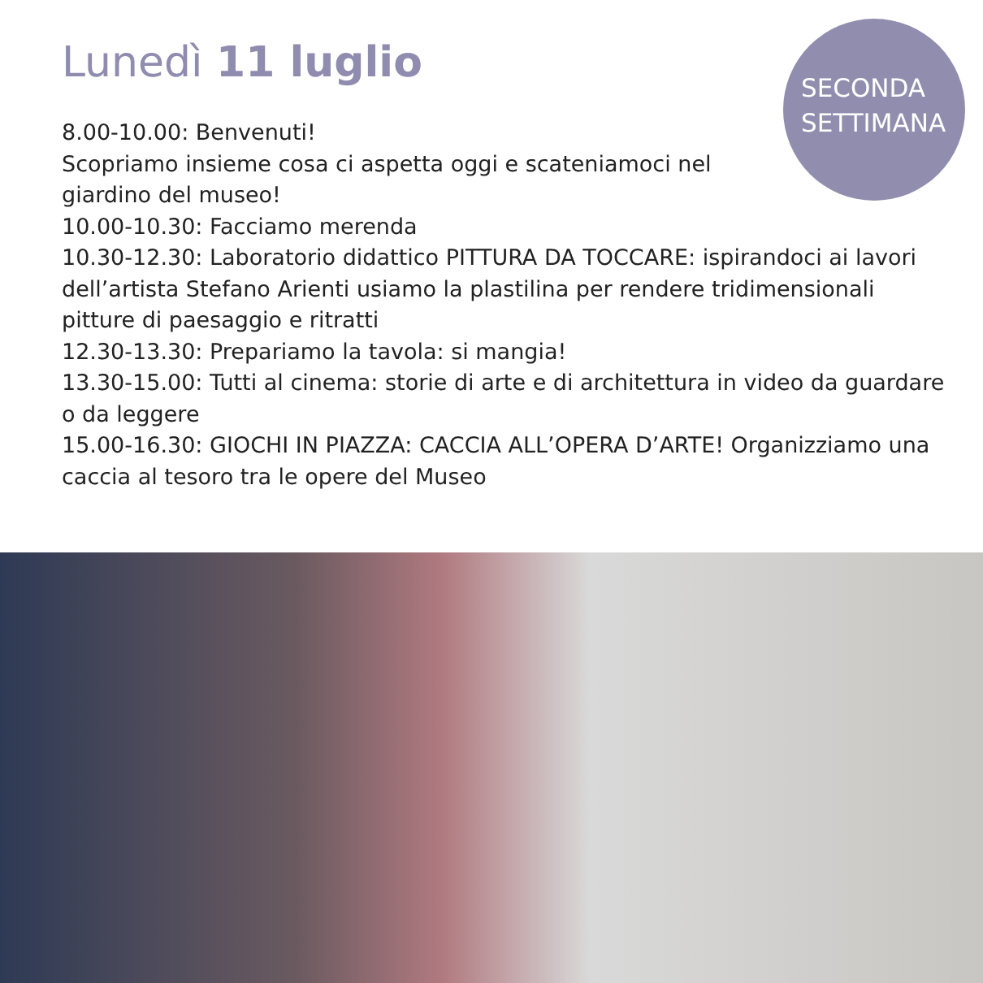SECONDA
SETTIMANA
Lunedì 11 luglio
8.00-10.00: Benvenuti!
Scopriamo insieme cosa ci aspetta oggi e scateniamoci nel giardino del museo!
10.00-10.30: Facciamo merenda
10.30-12.30: Laboratorio didattico PITTURA DA TOCCARE: ispirandoci ai lavori dell’artista Stefano Arienti usiamo la plastilina per rendere tridimensionali pitture di paesaggio e ritratti
12.30-13.30: Prepariamo la tavola: si mangia!
13.30-15.00: Tutti al cinema: storie di arte e di architettura in video da guardare o da leggere
15.00-16.30: GIOCHI IN PIAZZA: CACCIA ALL’OPERA D’ARTE! Organizziamo una caccia al tesoro tra le opere del Museo